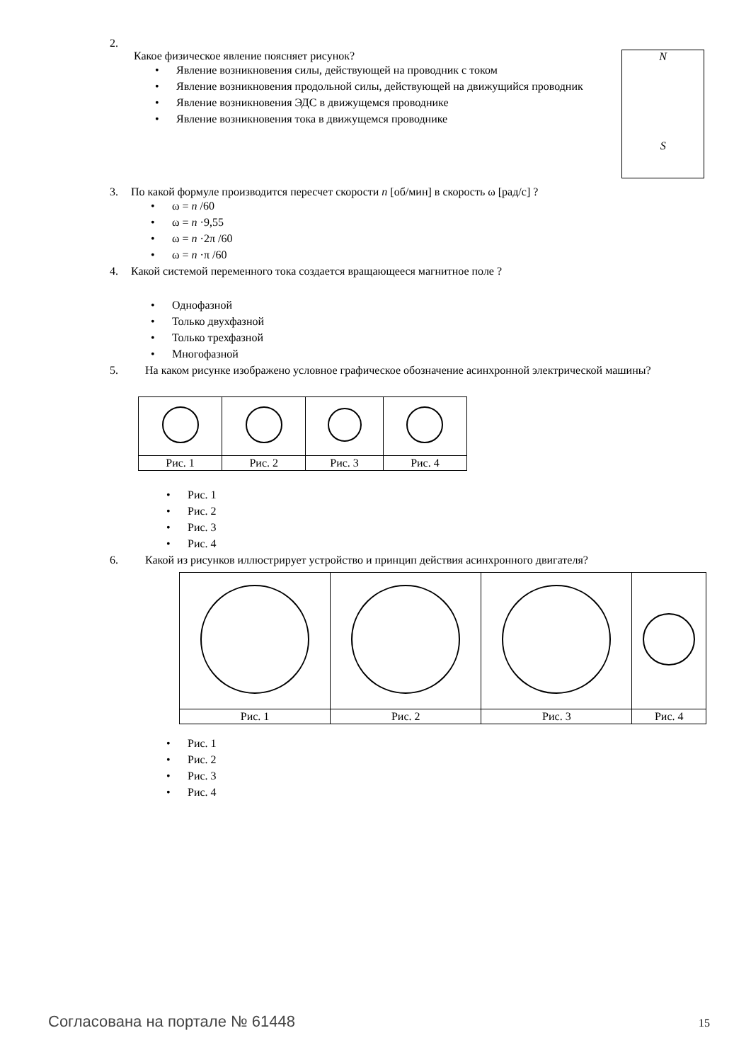2.
Какое физическое явление поясняет рисунок?
• Явление возникновения силы, действующей на проводник с током
• Явление возникновения продольной силы, действующей на движущийся проводник
• Явление возникновения ЭДС в движущемся проводнике
• Явление возникновения тока в движущемся проводнике
N
S
3. По какой формуле производится пересчет скорости n [об/мин] в скорость ω [рад/с] ?
• ω = n /60
• ω = n ·9,55
• ω = n ·2π /60
• ω = n ·π /60
4. Какой системой переменного тока создается вращающееся магнитное поле ?
• Однофазной
• Только двухфазной
• Только трехфазной
• Многофазной
5. На каком рисунке изображено условное графическое обозначение асинхронной электрической машины?
| Рис. 1 | Рис. 2 | Рис. 3 | Рис. 4 |
• Рис. 1
• Рис. 2
• Рис. 3
• Рис. 4
6. Какой из рисунков иллюстрирует устройство и принцип действия асинхронного двигателя?
| Рис. 1 | Рис. 2 | Рис. 3 | Рис. 4 |
• Рис. 1
• Рис. 2
• Рис. 3
• Рис. 4
Согласована на портале № 61448 15